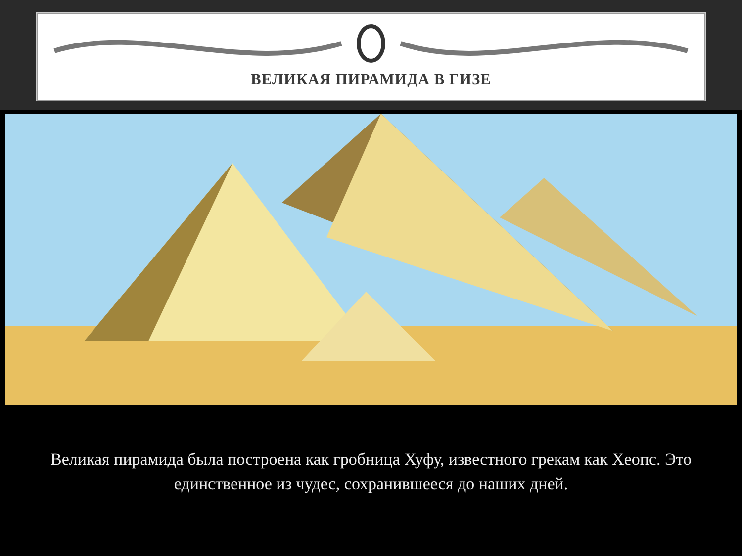ВЕЛИКАЯ ПИРАМИДА В ГИЗЕ
Великая пирамида была построена как гробница Хуфу, известного грекам как Хеопс. Это единственное из чудес, сохранившееся до наших дней.